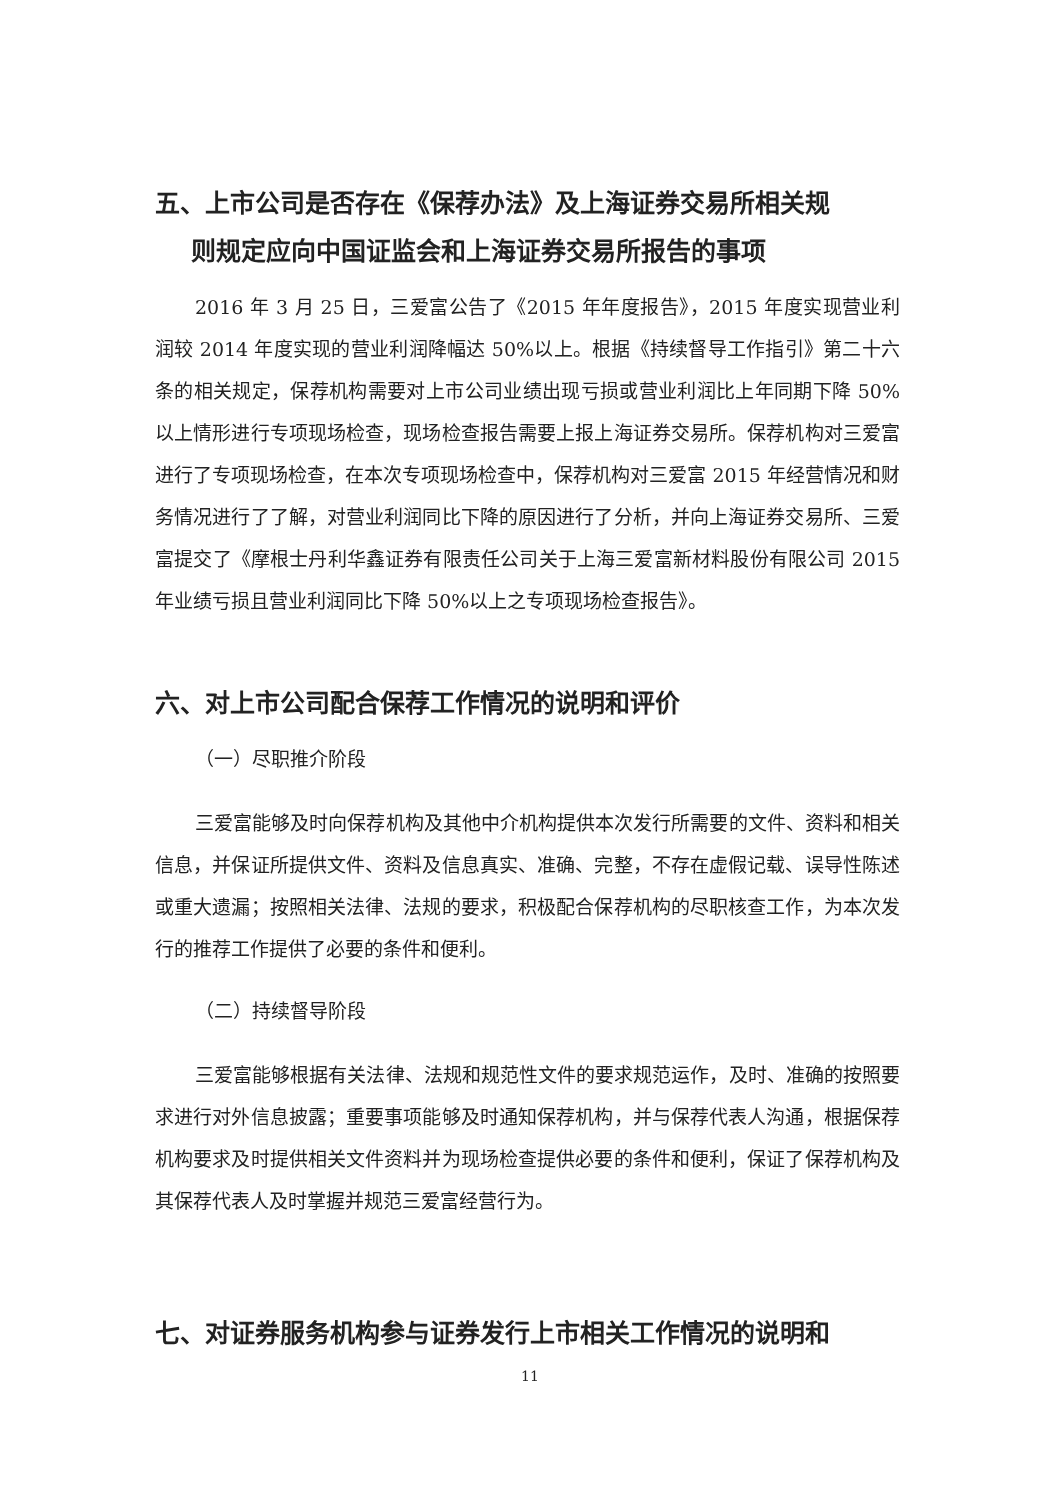五、上市公司是否存在《保荐办法》及上海证券交易所相关规
则规定应向中国证监会和上海证券交易所报告的事项
2016 年 3 月 25 日，三爱富公告了《2015 年年度报告》，2015 年度实现营业利润较 2014 年度实现的营业利润降幅达 50%以上。根据《持续督导工作指引》第二十六条的相关规定，保荐机构需要对上市公司业绩出现亏损或营业利润比上年同期下降 50%以上情形进行专项现场检查，现场检查报告需要上报上海证券交易所。保荐机构对三爱富进行了专项现场检查，在本次专项现场检查中，保荐机构对三爱富 2015 年经营情况和财务情况进行了了解，对营业利润同比下降的原因进行了分析，并向上海证券交易所、三爱富提交了《摩根士丹利华鑫证券有限责任公司关于上海三爱富新材料股份有限公司 2015 年业绩亏损且营业利润同比下降 50%以上之专项现场检查报告》。
六、对上市公司配合保荐工作情况的说明和评价
（一）尽职推介阶段
三爱富能够及时向保荐机构及其他中介机构提供本次发行所需要的文件、资料和相关信息，并保证所提供文件、资料及信息真实、准确、完整，不存在虚假记载、误导性陈述或重大遗漏；按照相关法律、法规的要求，积极配合保荐机构的尽职核查工作，为本次发行的推荐工作提供了必要的条件和便利。
（二）持续督导阶段
三爱富能够根据有关法律、法规和规范性文件的要求规范运作，及时、准确的按照要求进行对外信息披露；重要事项能够及时通知保荐机构，并与保荐代表人沟通，根据保荐机构要求及时提供相关文件资料并为现场检查提供必要的条件和便利，保证了保荐机构及其保荐代表人及时掌握并规范三爱富经营行为。
七、对证券服务机构参与证券发行上市相关工作情况的说明和
11